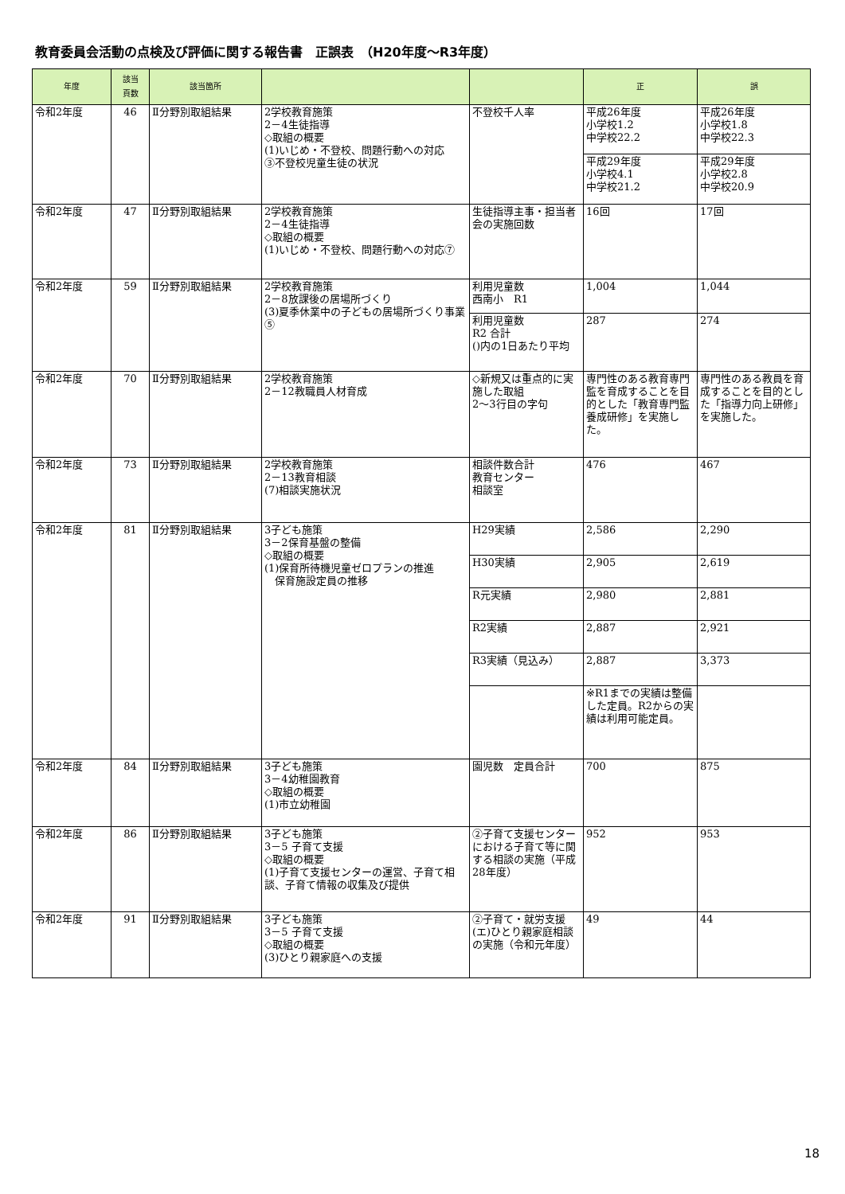教育委員会活動の点検及び評価に関する報告書　正誤表　（H20年度～R3年度）
| 年度 | 該当 頁数 | 該当箇所 | | | 正 | 誤 |
| --- | --- | --- | --- | --- | --- | --- |
| 令和2年度 | 46 | Ⅱ分野別取組結果 | 2学校教育施策 2－4生徒指導 ◇取組の概要 (1)いじめ・不登校、問題行動への対応 ③不登校児童生徒の状況 | 不登校千人率 | 平成26年度 小学校1.2 中学校22.2 | 平成26年度 小学校1.8 中学校22.3 |
| | | | | | 平成29年度 小学校4.1 中学校21.2 | 平成29年度 小学校2.8 中学校20.9 |
| 令和2年度 | 47 | Ⅱ分野別取組結果 | 2学校教育施策 2－4生徒指導 ◇取組の概要 (1)いじめ・不登校、問題行動への対応⑦ | 生徒指導主事・担当者会の実施回数 | 16回 | 17回 |
| 令和2年度 | 59 | Ⅱ分野別取組結果 | 2学校教育施策 2－8放課後の居場所づくり (3)夏季休業中の子どもの居場所づくり事業⑤ | 利用児童数 西南小 R1 | 1,004 | 1,044 |
| | | | | 利用児童数 R2 合計 ()内の1日あたり平均 | 287 | 274 |
| 令和2年度 | 70 | Ⅱ分野別取組結果 | 2学校教育施策 2－12教職員人材育成 | ◇新規又は重点的に実施した取組 2～3行目の字句 | 専門性のある教育専門監を育成することを目的とした「教育専門監養成研修」を実施した。 | 専門性のある教員を育成することを目的とした「指導力向上研修」を実施した。 |
| 令和2年度 | 73 | Ⅱ分野別取組結果 | 2学校教育施策 2－13教育相談 (7)相談実施状況 | 相談件数合計 教育センター 相談室 | 476 | 467 |
| 令和2年度 | 81 | Ⅱ分野別取組結果 | 3子ども施策 3－2保育基盤の整備 ◇取組の概要 (1)保育所待機児童ゼロプランの推進 保育施設定員の推移 | H29実績 | 2,586 | 2,290 |
| | | | | H30実績 | 2,905 | 2,619 |
| | | | | R元実績 | 2,980 | 2,881 |
| | | | | R2実績 | 2,887 | 2,921 |
| | | | | R3実績（見込み） | 2,887 | 3,373 |
| | | | | | ※R1までの実績は整備した定員。R2からの実績は利用可能定員。 | |
| 令和2年度 | 84 | Ⅱ分野別取組結果 | 3子ども施策 3－4幼稚園教育 ◇取組の概要 (1)市立幼稚園 | 園児数 定員合計 | 700 | 875 |
| 令和2年度 | 86 | Ⅱ分野別取組結果 | 3子ども施策 3－5 子育て支援 ◇取組の概要 (1)子育て支援センターの運営、子育て相談、子育て情報の収集及び提供 | ②子育て支援センターにおける子育て等に関する相談の実施（平成28年度） | 952 | 953 |
| 令和2年度 | 91 | Ⅱ分野別取組結果 | 3子ども施策 3－5 子育て支援 ◇取組の概要 (3)ひとり親家庭への支援 | ②子育て・就労支援(エ)ひとり親家庭相談の実施（令和元年度） | 49 | 44 |
18